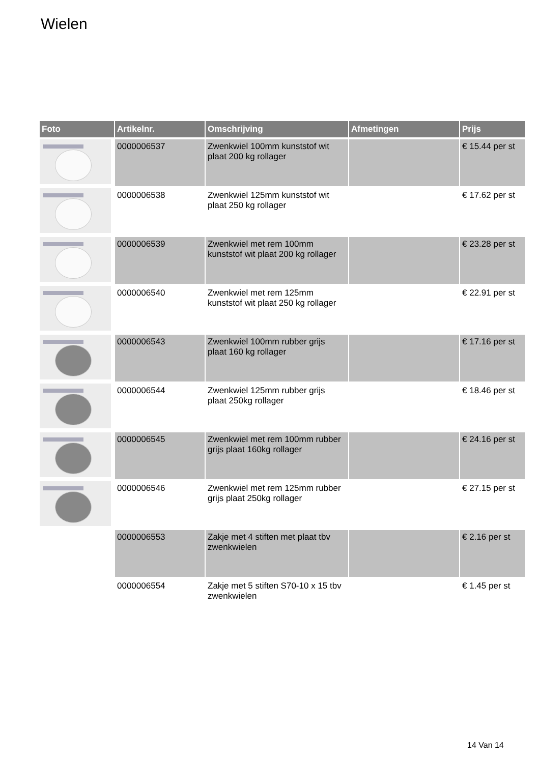Wielen
| Foto | Artikelnr. | Omschrijving | Afmetingen | Prijs |
| --- | --- | --- | --- | --- |
| | 0000006537 | Zwenkwiel 100mm kunststof wit plaat 200 kg rollager | | € 15.44 per st |
| | 0000006538 | Zwenkwiel 125mm kunststof wit plaat 250 kg rollager | | € 17.62 per st |
| | 0000006539 | Zwenkwiel met rem 100mm kunststof wit plaat 200 kg rollager | | € 23.28 per st |
| | 0000006540 | Zwenkwiel met rem 125mm kunststof wit plaat 250 kg rollager | | € 22.91 per st |
| | 0000006543 | Zwenkwiel 100mm rubber grijs plaat 160 kg rollager | | € 17.16 per st |
| | 0000006544 | Zwenkwiel 125mm rubber grijs plaat 250kg rollager | | € 18.46 per st |
| | 0000006545 | Zwenkwiel met rem 100mm rubber grijs plaat 160kg rollager | | € 24.16 per st |
| | 0000006546 | Zwenkwiel met rem 125mm rubber grijs plaat 250kg rollager | | € 27.15 per st |
| | 0000006553 | Zakje met 4 stiften met plaat tbv zwenkwielen | | € 2.16 per st |
| | 0000006554 | Zakje met 5 stiften S70-10 x 15 tbv zwenkwielen | | € 1.45 per st |
14 Van 14